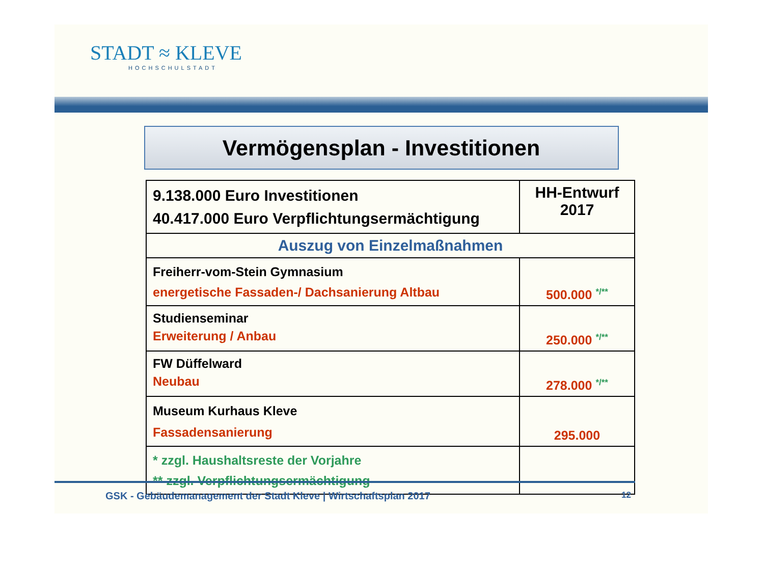STADT ≈ KLEVE
HOCHSCHULSTADT
Vermögensplan - Investitionen
| 9.138.000 Euro Investitionen 40.417.000 Euro Verpflichtungsermächtigung | HH-Entwurf 2017 |
| Auszug von Einzelmaßnahmen | |
| Freiherr-vom-Stein Gymnasium energetische Fassaden-/ Dachsanierung Altbau | 500.000 <sup>*/**</sup> |
| Studienseminar Erweiterung / Anbau | 250.000 <sup>*/**</sup> |
| FW Düffelward Neubau | 278.000 <sup>*/**</sup> |
| Museum Kurhaus Kleve Fassadensanierung | 295.000 |
| * zzgl. Haushaltsreste der Vorjahre ** zzgl. Verpflichtungsermächtigung | |
GSK - Gebäudemanagement der Stadt Kleve | Wirtschaftsplan 2017
12